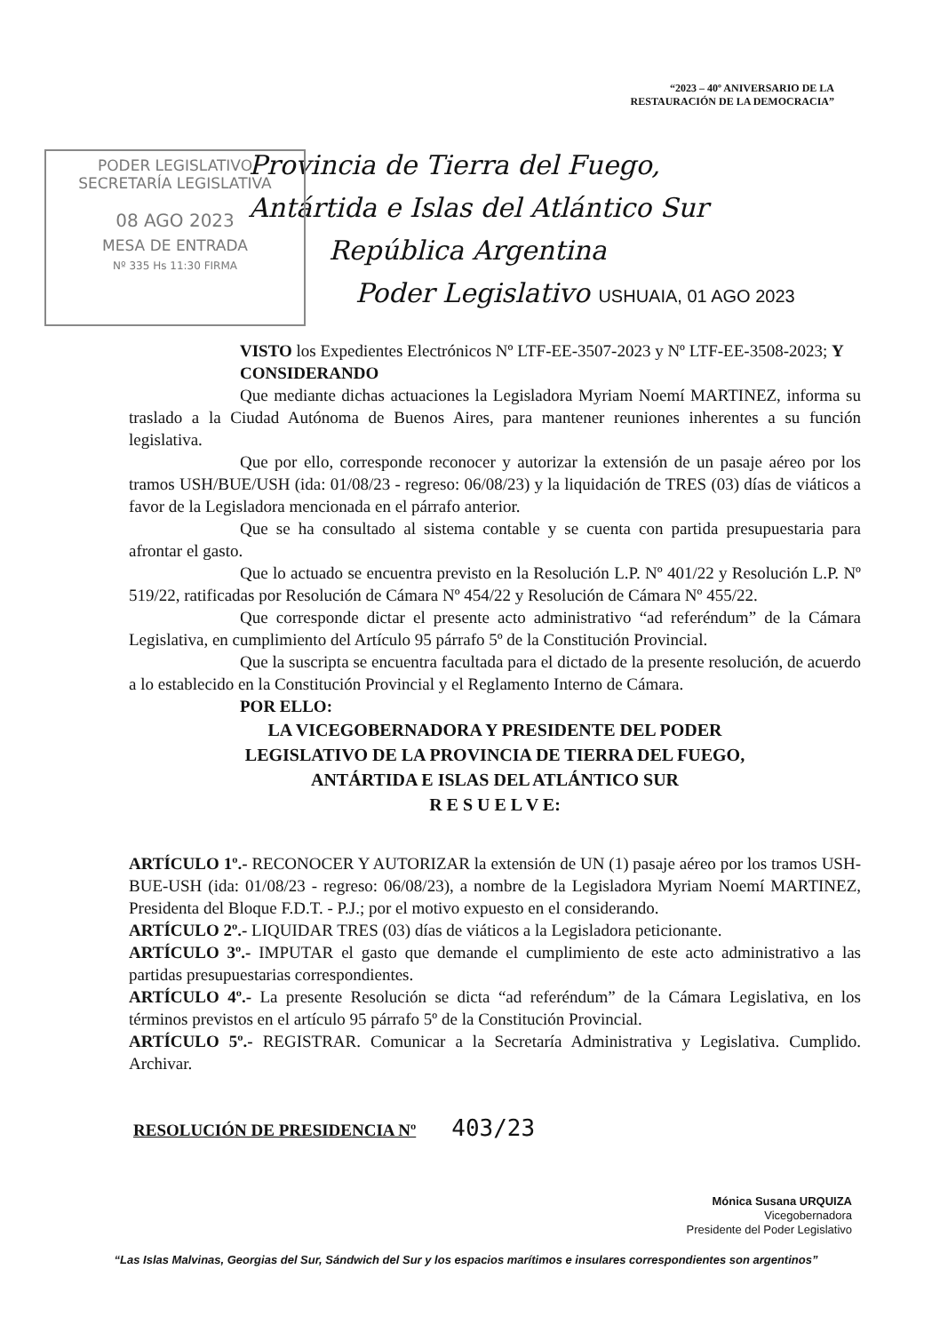“2023 – 40º ANIVERSARIO DE LA
RESTAURACIÓN DE LA DEMOCRACIA”
PODER LEGISLATIVO
SECRETARÍA LEGISLATIVA
08 AGO 2023
MESA DE ENTRADA
Nº 335 Hs 11:30 FIRMA
Provincia de Tierra del Fuego,
Antártida e Islas del Atlántico Sur
República Argentina
Poder Legislativo USHUAIA, 01 AGO 2023
VISTO los Expedientes Electrónicos Nº LTF-EE-3507-2023 y Nº LTF-EE-3508-2023; Y
CONSIDERANDO
Que mediante dichas actuaciones la Legisladora Myriam Noemí MARTINEZ, informa su traslado a la Ciudad Autónoma de Buenos Aires, para mantener reuniones inherentes a su función legislativa.
Que por ello, corresponde reconocer y autorizar la extensión de un pasaje aéreo por los tramos USH/BUE/USH (ida: 01/08/23 - regreso: 06/08/23) y la liquidación de TRES (03) días de viáticos a favor de la Legisladora mencionada en el párrafo anterior.
Que se ha consultado al sistema contable y se cuenta con partida presupuestaria para afrontar el gasto.
Que lo actuado se encuentra previsto en la Resolución L.P. Nº 401/22 y Resolución L.P. Nº 519/22, ratificadas por Resolución de Cámara Nº 454/22 y Resolución de Cámara Nº 455/22.
Que corresponde dictar el presente acto administrativo “ad referéndum” de la Cámara Legislativa, en cumplimiento del Artículo 95 párrafo 5º de la Constitución Provincial.
Que la suscripta se encuentra facultada para el dictado de la presente resolución, de acuerdo a lo establecido en la Constitución Provincial y el Reglamento Interno de Cámara.
POR ELLO:
LA VICEGOBERNADORA Y PRESIDENTE DEL PODER
LEGISLATIVO DE LA PROVINCIA DE TIERRA DEL FUEGO,
ANTÁRTIDA E ISLAS DEL ATLÁNTICO SUR
R E S U E L V E:
ARTÍCULO 1º.- RECONOCER Y AUTORIZAR la extensión de UN (1) pasaje aéreo por los tramos USH-BUE-USH (ida: 01/08/23 - regreso: 06/08/23), a nombre de la Legisladora Myriam Noemí MARTINEZ, Presidenta del Bloque F.D.T. - P.J.; por el motivo expuesto en el considerando.
ARTÍCULO 2º.- LIQUIDAR TRES (03) días de viáticos a la Legisladora peticionante.
ARTÍCULO 3º.- IMPUTAR el gasto que demande el cumplimiento de este acto administrativo a las partidas presupuestarias correspondientes.
ARTÍCULO 4º.- La presente Resolución se dicta “ad referéndum” de la Cámara Legislativa, en los términos previstos en el artículo 95 párrafo 5º de la Constitución Provincial.
ARTÍCULO 5º.- REGISTRAR. Comunicar a la Secretaría Administrativa y Legislativa. Cumplido. Archivar.
RESOLUCIÓN DE PRESIDENCIA Nº 403/23
Mónica Susana URQUIZA
Vicegobernadora
Presidente del Poder Legislativo
“Las Islas Malvinas, Georgias del Sur, Sándwich del Sur y los espacios marítimos e insulares correspondientes son argentinos”